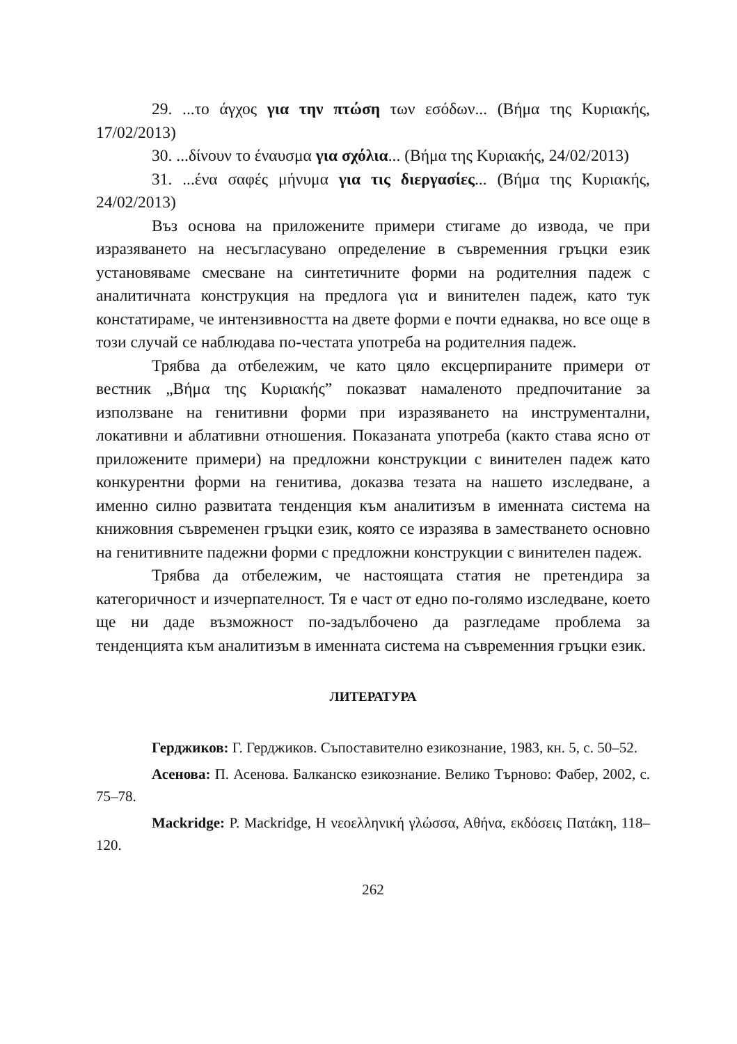29. ...το άγχος για την πτώση των εσόδων... (Βήμα της Κυριακής, 17/02/2013)
30. ...δίνουν το έναυσμα για σχόλια... (Βήμα της Κυριακής, 24/02/2013)
31. ...ένα σαφές μήνυμα για τις διεργασίες... (Βήμα της Κυριακής, 24/02/2013)
Въз основа на приложените примери стигаме до извода, че при изразяването на несъгласувано определение в съвременния гръцки език установяваме смесване на синтетичните форми на родителния падеж с аналитичната конструкция на предлога για и винителен падеж, като тук констатираме, че интензивността на двете форми е почти еднаква, но все още в този случай се наблюдава по-честата употреба на родителния падеж.
Трябва да отбележим, че като цяло ексцерпираните примери от вестник „Βήμα της Κυριακής” показват намаленото предпочитание за използване на генитивни форми при изразяването на инструментални, локативни и аблативни отношения. Показаната употреба (както става ясно от приложените примери) на предложни конструкции с винителен падеж като конкурентни форми на генитива, доказва тезата на нашето изследване, а именно силно развитата тенденция към аналитизъм в именната система на книжовния съвременен гръцки език, която се изразява в заместването основно на генитивните падежни форми с предложни конструкции с винителен падеж.
Трябва да отбележим, че настоящата статия не претендира за категоричност и изчерпателност. Тя е част от едно по-голямо изследване, което ще ни даде възможност по-задълбочено да разгледаме проблема за тенденцията към аналитизъм в именната система на съвременния гръцки език.
ЛИТЕРАТУРА
Герджиков: Г. Герджиков. Съпоставително езикознание, 1983, кн. 5, с. 50–52.
Асенова: П. Асенова. Балканско езикознание. Велико Търново: Фабер, 2002, с. 75–78.
Mackridge: P. Mackridge, Η νεοελληνική γλώσσα, Αθήνα, εκδόσεις Πατάκη, 118–120.
262